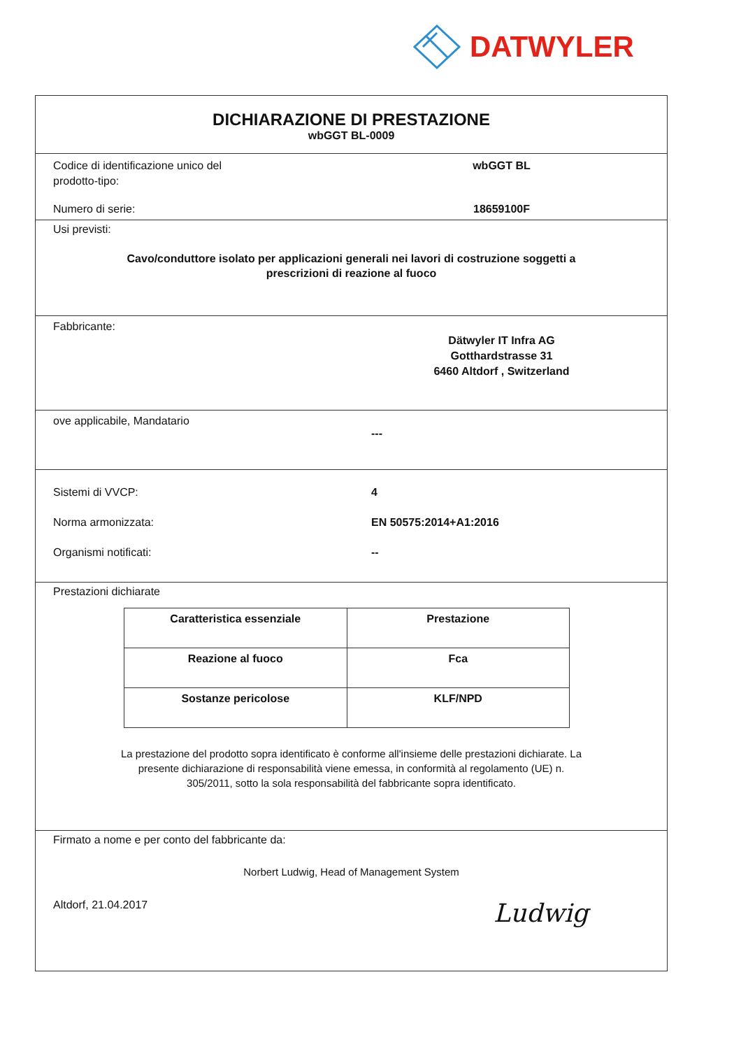DATWYLER
DICHIARAZIONE DI PRESTAZIONE
wbGGT BL-0009
Codice di identificazione unico del
prodotto-tipo:
wbGGT BL
Numero di serie: 18659100F
Usi previsti:
Cavo/conduttore isolato per applicazioni generali nei lavori di costruzione soggetti a
prescrizioni di reazione al fuoco
Fabbricante:
Dätwyler IT Infra AG
Gotthardstrasse 31
6460 Altdorf , Switzerland
ove applicabile, Mandatario
---
Sistemi di VVCP: 4
Norma armonizzata: EN 50575:2014+A1:2016
Organismi notificati: --
Prestazioni dichiarate
| Caratteristica essenziale | Prestazione |
| --- | --- |
| Reazione al fuoco | Fca |
| Sostanze pericolose | KLF/NPD |
La prestazione del prodotto sopra identificato è conforme all'insieme delle prestazioni dichiarate. La
presente dichiarazione di responsabilità viene emessa, in conformità al regolamento (UE) n.
305/2011, sotto la sola responsabilità del fabbricante sopra identificato.
Firmato a nome e per conto del fabbricante da:
Norbert Ludwig, Head of Management System
Altdorf, 21.04.2017
Ludwig